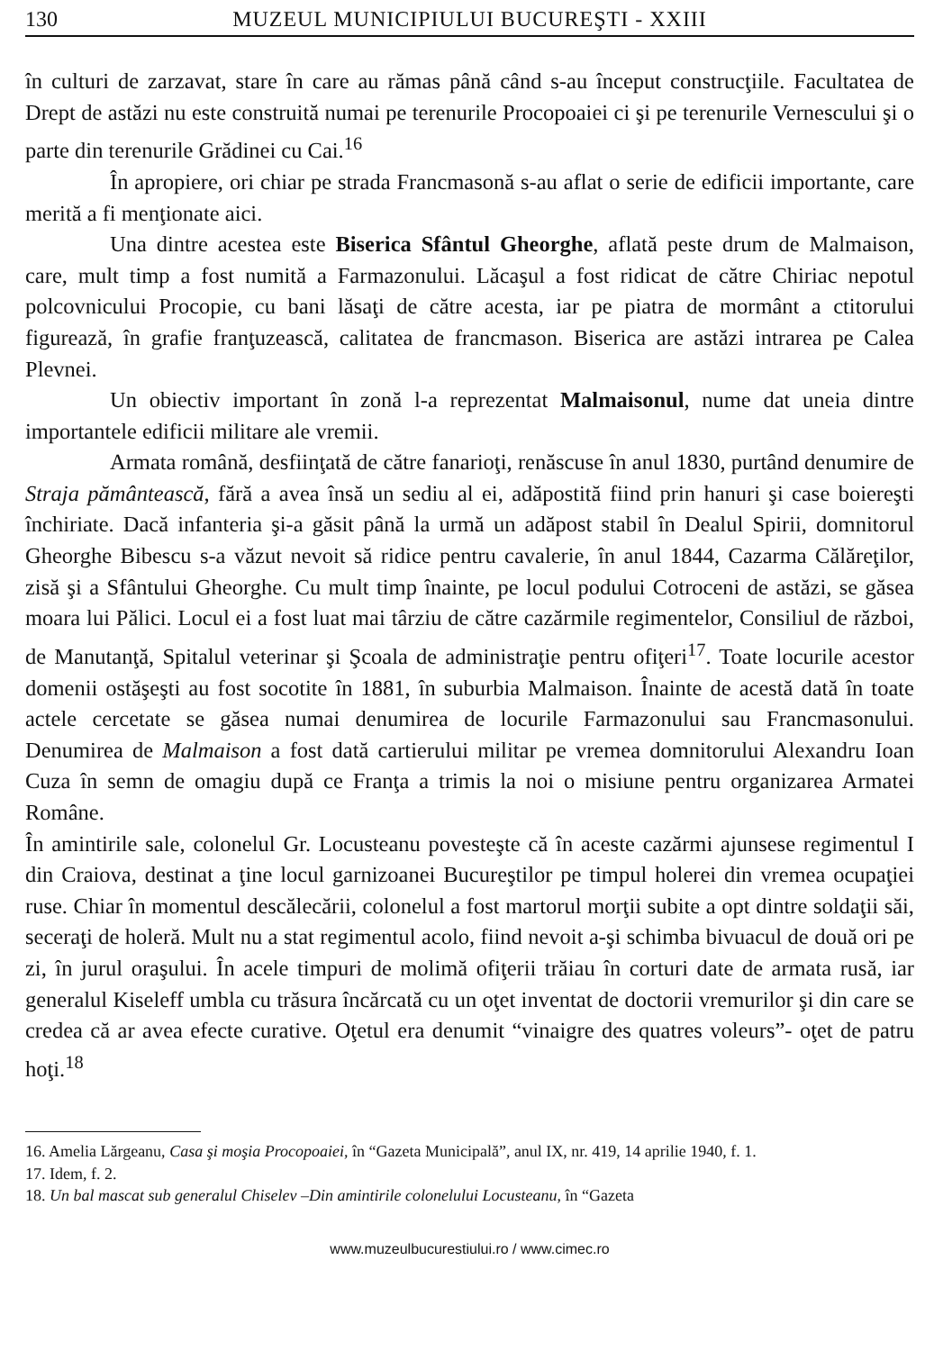130 MUZEUL MUNICIPIULUI BUCUREŞTI - XXIII
în culturi de zarzavat, stare în care au rămas până când s-au început construcţiile. Facultatea de Drept de astăzi nu este construită numai pe terenurile Procopoaiei ci şi pe terenurile Vernescului şi o parte din terenurile Grădinei cu Cai.<sup>16</sup>
În apropiere, ori chiar pe strada Francmasonă s-au aflat o serie de edificii importante, care merită a fi menţionate aici.
Una dintre acestea este Biserica Sfântul Gheorghe, aflată peste drum de Malmaison, care, mult timp a fost numită a Farmazonului. Lăcaşul a fost ridicat de către Chiriac nepotul polcovnicului Procopie, cu bani lăsaţi de către acesta, iar pe piatra de mormânt a ctitorului figurează, în grafie franţuzească, calitatea de francmason. Biserica are astăzi intrarea pe Calea Plevnei.
Un obiectiv important în zonă l-a reprezentat Malmaisonul, nume dat uneia dintre importantele edificii militare ale vremii.
Armata română, desfiinţată de către fanarioţi, renăscuse în anul 1830, purtând denumire de Straja pământească, fără a avea însă un sediu al ei, adăpostită fiind prin hanuri şi case boiereşti închiriate. Dacă infanteria şi-a găsit până la urmă un adăpost stabil în Dealul Spirii, domnitorul Gheorghe Bibescu s-a văzut nevoit să ridice pentru cavalerie, în anul 1844, Cazarma Călăreţilor, zisă şi a Sfântului Gheorghe. Cu mult timp înainte, pe locul podului Cotroceni de astăzi, se găsea moara lui Pălici. Locul ei a fost luat mai târziu de către cazărmile regimentelor, Consiliul de război, de Manutanţă, Spitalul veterinar şi Şcoala de administraţie pentru ofiţeri<sup>17</sup>. Toate locurile acestor domenii ostăşeşti au fost socotite în 1881, în suburbia Malmaison. Înainte de acestă dată în toate actele cercetate se găsea numai denumirea de locurile Farmazonului sau Francmasonului. Denumirea de Malmaison a fost dată cartierului militar pe vremea domnitorului Alexandru Ioan Cuza în semn de omagiu după ce Franţa a trimis la noi o misiune pentru organizarea Armatei Române.
În amintirile sale, colonelul Gr. Locusteanu povesteşte că în aceste cazărmi ajunsese regimentul I din Craiova, destinat a ţine locul garnizoanei Bucureştilor pe timpul holerei din vremea ocupaţiei ruse. Chiar în momentul descălecării, colonelul a fost martorul morţii subite a opt dintre soldaţii săi, seceraţi de holeră. Mult nu a stat regimentul acolo, fiind nevoit a-şi schimba bivuacul de două ori pe zi, în jurul oraşului. În acele timpuri de molimă ofiţerii trăiau în corturi date de armata rusă, iar generalul Kiseleff umbla cu trăsura încărcată cu un oţet inventat de doctorii vremurilor şi din care se credea că ar avea efecte curative. Oţetul era denumit “vinaigre des quatres voleurs”- oţet de patru hoţi.<sup>18</sup>
16. Amelia Lărgeanu, Casa şi moşia Procopoaiei, în “Gazeta Municipală”, anul IX, nr. 419, 14 aprilie 1940, f. 1.
17. Idem, f. 2.
18. Un bal mascat sub generalul Chiselev –Din amintirile colonelului Locusteanu, în “Gazeta
www.muzeulbucurestiului.ro / www.cimec.ro